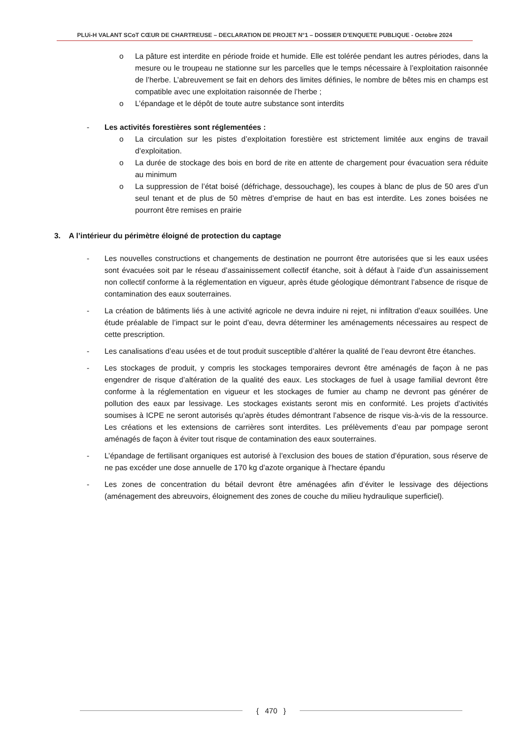PLUi-H VALANT SCoT CŒUR DE CHARTREUSE – DECLARATION DE PROJET N°1 – DOSSIER D’ENQUETE PUBLIQUE - Octobre 2024
o La pâture est interdite en période froide et humide. Elle est tolérée pendant les autres périodes, dans la mesure ou le troupeau ne stationne sur les parcelles que le temps nécessaire à l’exploitation raisonnée de l’herbe. L’abreuvement se fait en dehors des limites définies, le nombre de bêtes mis en champs est compatible avec une exploitation raisonnée de l’herbe ;
o L’épandage et le dépôt de toute autre substance sont interdits
- Les activités forestières sont réglementées :
o La circulation sur les pistes d’exploitation forestière est strictement limitée aux engins de travail d’exploitation.
o La durée de stockage des bois en bord de rite en attente de chargement pour évacuation sera réduite au minimum
o La suppression de l’état boisé (défrichage, dessouchage), les coupes à blanc de plus de 50 ares d’un seul tenant et de plus de 50 mètres d’emprise de haut en bas est interdite. Les zones boisées ne pourront être remises en prairie
3. A l’intérieur du périmètre éloigné de protection du captage
- Les nouvelles constructions et changements de destination ne pourront être autorisées que si les eaux usées sont évacuées soit par le réseau d’assainissement collectif étanche, soit à défaut à l’aide d’un assainissement non collectif conforme à la réglementation en vigueur, après étude géologique démontrant l’absence de risque de contamination des eaux souterraines.
- La création de bâtiments liés à une activité agricole ne devra induire ni rejet, ni infiltration d’eaux souillées. Une étude préalable de l’impact sur le point d’eau, devra déterminer les aménagements nécessaires au respect de cette prescription.
- Les canalisations d’eau usées et de tout produit susceptible d’altérer la qualité de l’eau devront être étanches.
- Les stockages de produit, y compris les stockages temporaires devront être aménagés de façon à ne pas engendrer de risque d’altération de la qualité des eaux. Les stockages de fuel à usage familial devront être conforme à la réglementation en vigueur et les stockages de fumier au champ ne devront pas générer de pollution des eaux par lessivage. Les stockages existants seront mis en conformité. Les projets d’activités soumises à ICPE ne seront autorisés qu’après études démontrant l’absence de risque vis-à-vis de la ressource. Les créations et les extensions de carrières sont interdites. Les prélèvements d’eau par pompage seront aménagés de façon à éviter tout risque de contamination des eaux souterraines.
- L’épandage de fertilisant organiques est autorisé à l’exclusion des boues de station d’épuration, sous réserve de ne pas excéder une dose annuelle de 170 kg d’azote organique à l’hectare épandu
- Les zones de concentration du bétail devront être aménagées afin d’éviter le lessivage des déjections (aménagement des abreuvoirs, éloignement des zones de couche du milieu hydraulique superficiel).
{ 470 }